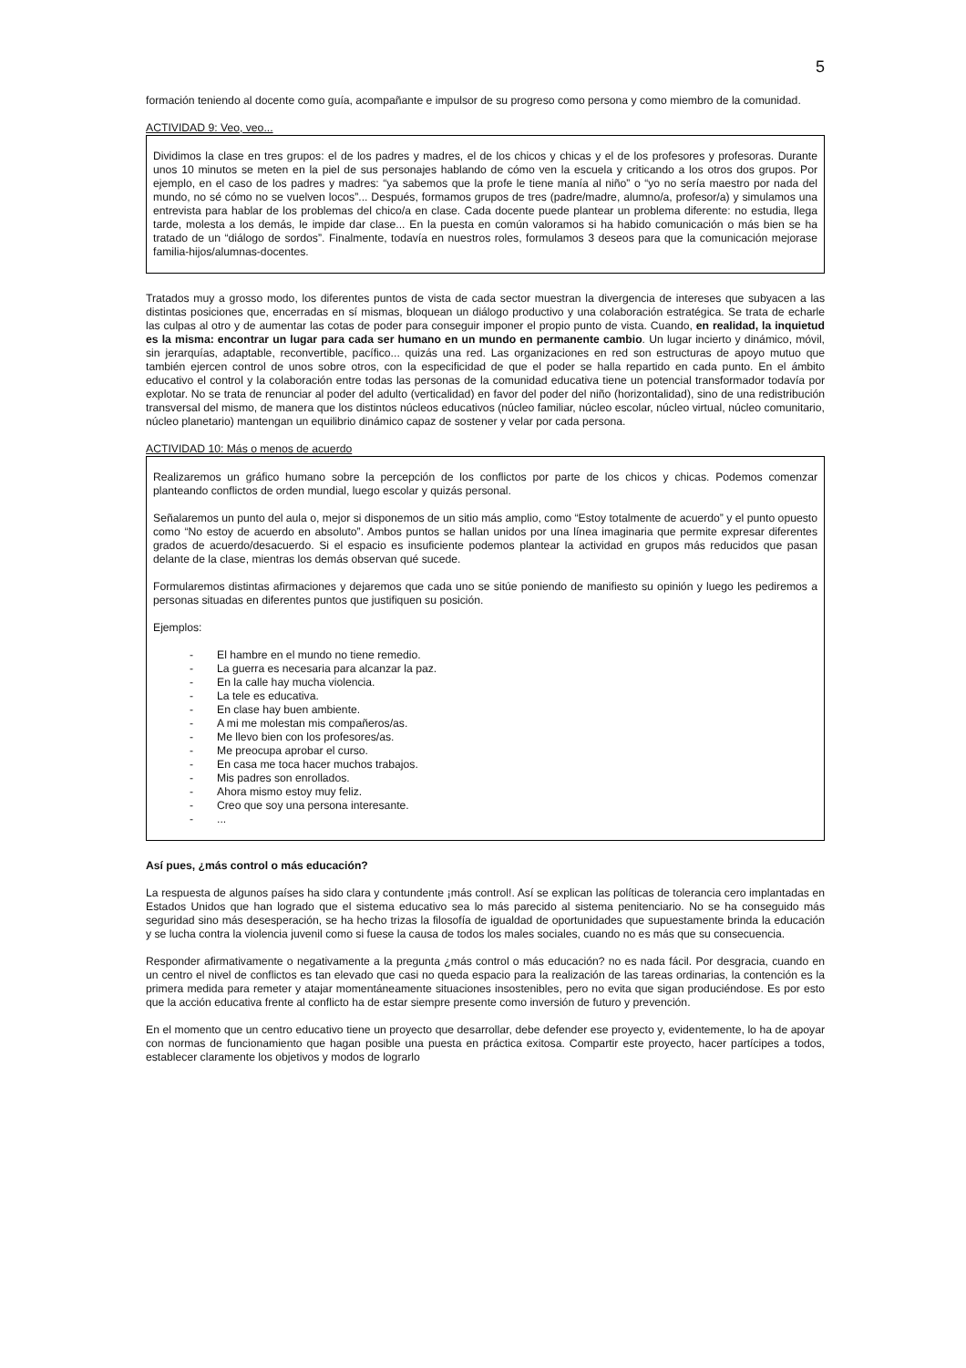5
formación teniendo al docente como guía, acompañante e impulsor de su progreso como persona y como miembro de la comunidad.
ACTIVIDAD 9: Veo, veo...
Dividimos la clase en tres grupos: el de los padres y madres, el de los chicos y chicas y el de los profesores y profesoras. Durante unos 10 minutos se meten en la piel de sus personajes hablando de cómo ven la escuela y criticando a los otros dos grupos. Por ejemplo, en el caso de los padres y madres: “ya sabemos que la profe le tiene manía al niño” o “yo no sería maestro por nada del mundo, no sé cómo no se vuelven locos”... Después, formamos grupos de tres (padre/madre, alumno/a, profesor/a) y simulamos una entrevista para hablar de los problemas del chico/a en clase. Cada docente puede plantear un problema diferente: no estudia, llega tarde, molesta a los demás, le impide dar clase... En la puesta en común valoramos si ha habido comunicación o más bien se ha tratado de un “diálogo de sordos”. Finalmente, todavía en nuestros roles, formulamos 3 deseos para que la comunicación mejorase familia-hijos/alumnas-docentes.
Tratados muy a grosso modo, los diferentes puntos de vista de cada sector muestran la divergencia de intereses que subyacen a las distintas posiciones que, encerradas en sí mismas, bloquean un diálogo productivo y una colaboración estratégica. Se trata de echarle las culpas al otro y de aumentar las cotas de poder para conseguir imponer el propio punto de vista. Cuando, en realidad, la inquietud es la misma: encontrar un lugar para cada ser humano en un mundo en permanente cambio. Un lugar incierto y dinámico, móvil, sin jerarquías, adaptable, reconvertible, pacífico... quizás una red. Las organizaciones en red son estructuras de apoyo mutuo que también ejercen control de unos sobre otros, con la especificidad de que el poder se halla repartido en cada punto. En el ámbito educativo el control y la colaboración entre todas las personas de la comunidad educativa tiene un potencial transformador todavía por explotar. No se trata de renunciar al poder del adulto (verticalidad) en favor del poder del niño (horizontalidad), sino de una redistribución transversal del mismo, de manera que los distintos núcleos educativos (núcleo familiar, núcleo escolar, núcleo virtual, núcleo comunitario, núcleo planetario) mantengan un equilibrio dinámico capaz de sostener y velar por cada persona.
ACTIVIDAD 10: Más o menos de acuerdo
Realizaremos un gráfico humano sobre la percepción de los conflictos por parte de los chicos y chicas. Podemos comenzar planteando conflictos de orden mundial, luego escolar y quizás personal.
Señalaremos un punto del aula o, mejor si disponemos de un sitio más amplio, como “Estoy totalmente de acuerdo” y el punto opuesto como “No estoy de acuerdo en absoluto”. Ambos puntos se hallan unidos por una línea imaginaria que permite expresar diferentes grados de acuerdo/desacuerdo. Si el espacio es insuficiente podemos plantear la actividad en grupos más reducidos que pasan delante de la clase, mientras los demás observan qué sucede.
Formularemos distintas afirmaciones y dejaremos que cada uno se sitúe poniendo de manifiesto su opinión y luego les pediremos a personas situadas en diferentes puntos que justifiquen su posición.
Ejemplos:
- El hambre en el mundo no tiene remedio.
- La guerra es necesaria para alcanzar la paz.
- En la calle hay mucha violencia.
- La tele es educativa.
- En clase hay buen ambiente.
- A mi me molestan mis compañeros/as.
- Me llevo bien con los profesores/as.
- Me preocupa aprobar el curso.
- En casa me toca hacer muchos trabajos.
- Mis padres son enrollados.
- Ahora mismo estoy muy feliz.
- Creo que soy una persona interesante.
-...
Así pues, ¿más control o más educación?
La respuesta de algunos países ha sido clara y contundente ¡más control!. Así se explican las políticas de tolerancia cero implantadas en Estados Unidos que han logrado que el sistema educativo sea lo más parecido al sistema penitenciario. No se ha conseguido más seguridad sino más desesperación, se ha hecho trizas la filosofía de igualdad de oportunidades que supuestamente brinda la educación y se lucha contra la violencia juvenil como si fuese la causa de todos los males sociales, cuando no es más que su consecuencia.
Responder afirmativamente o negativamente a la pregunta ¿más control o más educación? no es nada fácil. Por desgracia, cuando en un centro el nivel de conflictos es tan elevado que casi no queda espacio para la realización de las tareas ordinarias, la contención es la primera medida para remeter y atajar momentáneamente situaciones insostenibles, pero no evita que sigan produciéndose. Es por esto que la acción educativa frente al conflicto ha de estar siempre presente como inversión de futuro y prevención.
En el momento que un centro educativo tiene un proyecto que desarrollar, debe defender ese proyecto y, evidentemente, lo ha de apoyar con normas de funcionamiento que hagan posible una puesta en práctica exitosa. Compartir este proyecto, hacer partícipes a todos, establecer claramente los objetivos y modos de lograrlo